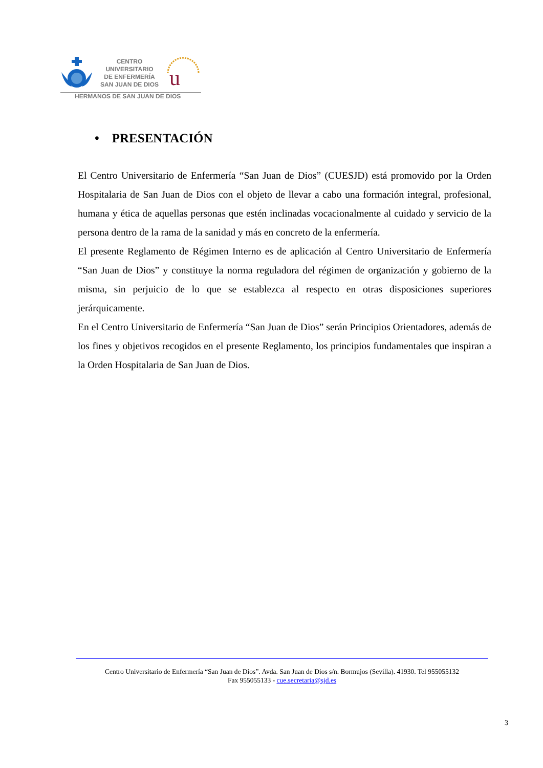CENTRO
UNIVERSITARIO
DE ENFERMERÍA
SAN JUAN DE DIOS
u
HERMANOS DE SAN JUAN DE DIOS
• PRESENTACIÓN
El Centro Universitario de Enfermería “San Juan de Dios” (CUESJD) está promovido por la Orden Hospitalaria de San Juan de Dios con el objeto de llevar a cabo una formación integral, profesional, humana y ética de aquellas personas que estén inclinadas vocacionalmente al cuidado y servicio de la persona dentro de la rama de la sanidad y más en concreto de la enfermería.
El presente Reglamento de Régimen Interno es de aplicación al Centro Universitario de Enfermería “San Juan de Dios” y constituye la norma reguladora del régimen de organización y gobierno de la misma, sin perjuicio de lo que se establezca al respecto en otras disposiciones superiores jerárquicamente.
En el Centro Universitario de Enfermería “San Juan de Dios” serán Principios Orientadores, además de los fines y objetivos recogidos en el presente Reglamento, los principios fundamentales que inspiran a la Orden Hospitalaria de San Juan de Dios.
Centro Universitario de Enfermería “San Juan de Dios”. Avda. San Juan de Dios s/n. Bormujos (Sevilla). 41930. Tel 955055132
Fax 955055133 - cue.secretaria@sjd.es
3